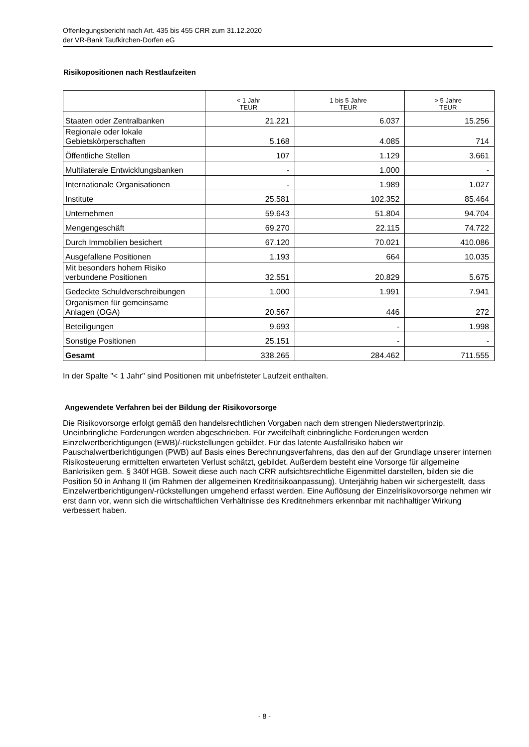Offenlegungsbericht nach Art. 435 bis 455 CRR zum 31.12.2020
der VR-Bank Taufkirchen-Dorfen eG
Risikopositionen nach Restlaufzeiten
| | < 1 Jahr TEUR | 1 bis 5 Jahre TEUR | > 5 Jahre TEUR |
| --- | --- | --- | --- |
| Staaten oder Zentralbanken | 21.221 | 6.037 | 15.256 |
| Regionale oder lokale Gebietskörperschaften | 5.168 | 4.085 | 714 |
| Öffentliche Stellen | 107 | 1.129 | 3.661 |
| Multilaterale Entwicklungsbanken | - | 1.000 | - |
| Internationale Organisationen | - | 1.989 | 1.027 |
| Institute | 25.581 | 102.352 | 85.464 |
| Unternehmen | 59.643 | 51.804 | 94.704 |
| Mengengeschäft | 69.270 | 22.115 | 74.722 |
| Durch Immobilien besichert | 67.120 | 70.021 | 410.086 |
| Ausgefallene Positionen | 1.193 | 664 | 10.035 |
| Mit besonders hohem Risiko verbundene Positionen | 32.551 | 20.829 | 5.675 |
| Gedeckte Schuldverschreibungen | 1.000 | 1.991 | 7.941 |
| Organismen für gemeinsame Anlagen (OGA) | 20.567 | 446 | 272 |
| Beteiligungen | 9.693 | - | 1.998 |
| Sonstige Positionen | 25.151 | - | - |
| Gesamt | 338.265 | 284.462 | 711.555 |
In der Spalte "< 1 Jahr" sind Positionen mit unbefristeter Laufzeit enthalten.
Angewendete Verfahren bei der Bildung der Risikovorsorge
Die Risikovorsorge erfolgt gemäß den handelsrechtlichen Vorgaben nach dem strengen Niederstwertprinzip. Uneinbringliche Forderungen werden abgeschrieben. Für zweifelhaft einbringliche Forderungen werden Einzelwertberichtigungen (EWB)/-rückstellungen gebildet. Für das latente Ausfallrisiko haben wir Pauschalwertberichtigungen (PWB) auf Basis eines Berechnungsverfahrens, das den auf der Grundlage unserer internen Risikosteuerung ermittelten erwarteten Verlust schätzt, gebildet. Außerdem besteht eine Vorsorge für allgemeine Bankrisiken gem. § 340f HGB. Soweit diese auch nach CRR aufsichtsrechtliche Eigenmittel darstellen, bilden sie die Position 50 in Anhang II (im Rahmen der allgemeinen Kreditrisikoanpassung). Unterjährig haben wir sichergestellt, dass Einzelwertberichtigungen/-rückstellungen umgehend erfasst werden. Eine Auflösung der Einzelrisikovorsorge nehmen wir erst dann vor, wenn sich die wirtschaftlichen Verhältnisse des Kreditnehmers erkennbar mit nachhaltiger Wirkung verbessert haben.
- 8 -